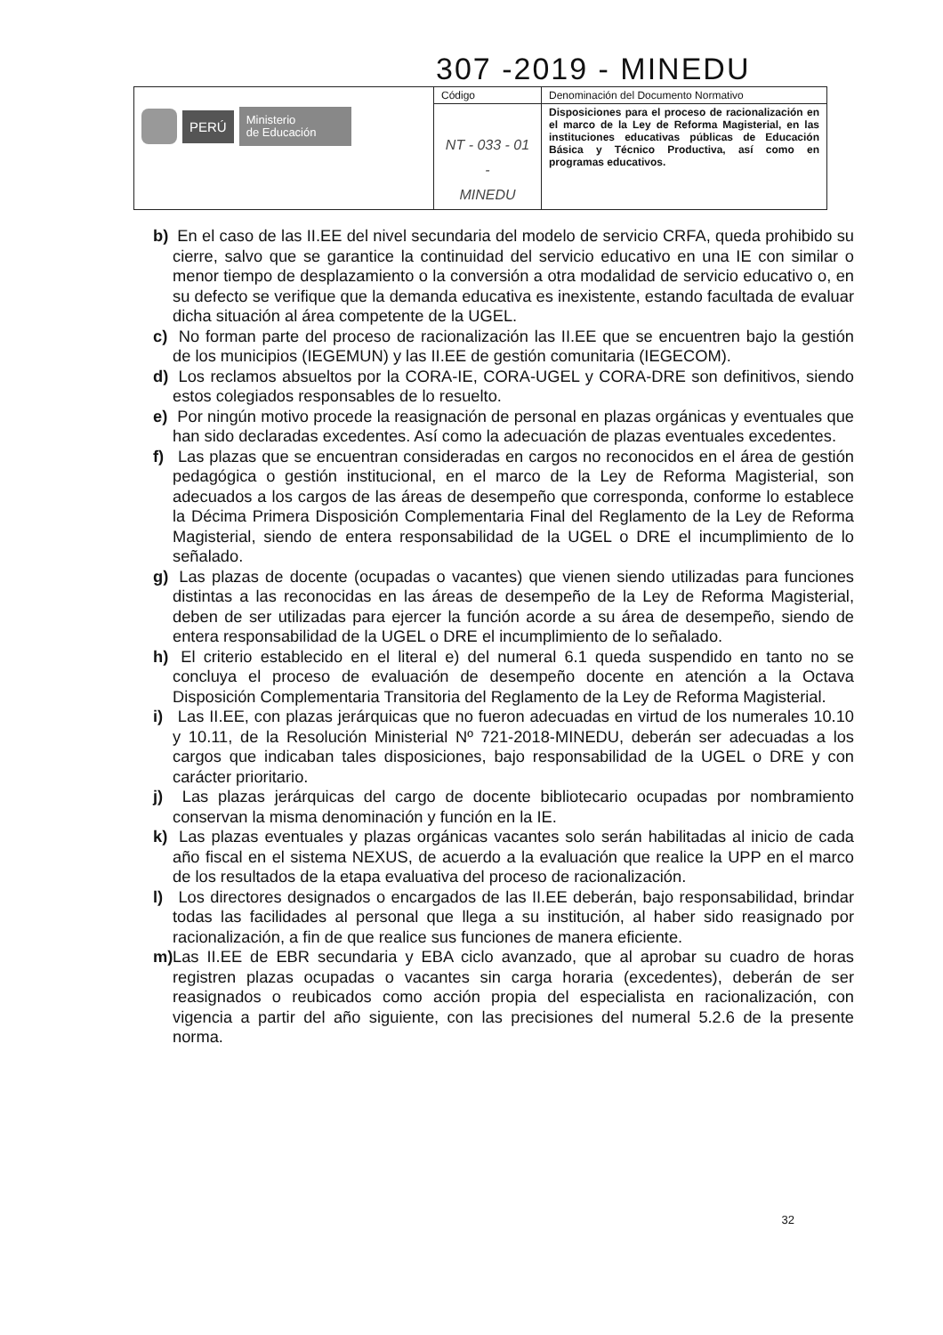307 -2019 - MINEDU
| PERÚ Ministerio de Educación | Código | Denominación del Documento Normativo |
| | NT - 033 - 01 - MINEDU | Disposiciones para el proceso de racionalización en el marco de la Ley de Reforma Magisterial, en las instituciones educativas públicas de Educación Básica y Técnico Productiva, así como en programas educativos. |
b) En el caso de las II.EE del nivel secundaria del modelo de servicio CRFA, queda prohibido su cierre, salvo que se garantice la continuidad del servicio educativo en una IE con similar o menor tiempo de desplazamiento o la conversión a otra modalidad de servicio educativo o, en su defecto se verifique que la demanda educativa es inexistente, estando facultada de evaluar dicha situación al área competente de la UGEL.
c) No forman parte del proceso de racionalización las II.EE que se encuentren bajo la gestión de los municipios (IEGEMUN) y las II.EE de gestión comunitaria (IEGECOM).
d) Los reclamos absueltos por la CORA-IE, CORA-UGEL y CORA-DRE son definitivos, siendo estos colegiados responsables de lo resuelto.
e) Por ningún motivo procede la reasignación de personal en plazas orgánicas y eventuales que han sido declaradas excedentes. Así como la adecuación de plazas eventuales excedentes.
f) Las plazas que se encuentran consideradas en cargos no reconocidos en el área de gestión pedagógica o gestión institucional, en el marco de la Ley de Reforma Magisterial, son adecuados a los cargos de las áreas de desempeño que corresponda, conforme lo establece la Décima Primera Disposición Complementaria Final del Reglamento de la Ley de Reforma Magisterial, siendo de entera responsabilidad de la UGEL o DRE el incumplimiento de lo señalado.
g) Las plazas de docente (ocupadas o vacantes) que vienen siendo utilizadas para funciones distintas a las reconocidas en las áreas de desempeño de la Ley de Reforma Magisterial, deben de ser utilizadas para ejercer la función acorde a su área de desempeño, siendo de entera responsabilidad de la UGEL o DRE el incumplimiento de lo señalado.
h) El criterio establecido en el literal e) del numeral 6.1 queda suspendido en tanto no se concluya el proceso de evaluación de desempeño docente en atención a la Octava Disposición Complementaria Transitoria del Reglamento de la Ley de Reforma Magisterial.
i) Las II.EE, con plazas jerárquicas que no fueron adecuadas en virtud de los numerales 10.10 y 10.11, de la Resolución Ministerial Nº 721-2018-MINEDU, deberán ser adecuadas a los cargos que indicaban tales disposiciones, bajo responsabilidad de la UGEL o DRE y con carácter prioritario.
j) Las plazas jerárquicas del cargo de docente bibliotecario ocupadas por nombramiento conservan la misma denominación y función en la IE.
k) Las plazas eventuales y plazas orgánicas vacantes solo serán habilitadas al inicio de cada año fiscal en el sistema NEXUS, de acuerdo a la evaluación que realice la UPP en el marco de los resultados de la etapa evaluativa del proceso de racionalización.
l) Los directores designados o encargados de las II.EE deberán, bajo responsabilidad, brindar todas las facilidades al personal que llega a su institución, al haber sido reasignado por racionalización, a fin de que realice sus funciones de manera eficiente.
m) Las II.EE de EBR secundaria y EBA ciclo avanzado, que al aprobar su cuadro de horas registren plazas ocupadas o vacantes sin carga horaria (excedentes), deberán de ser reasignados o reubicados como acción propia del especialista en racionalización, con vigencia a partir del año siguiente, con las precisiones del numeral 5.2.6 de la presente norma.
32